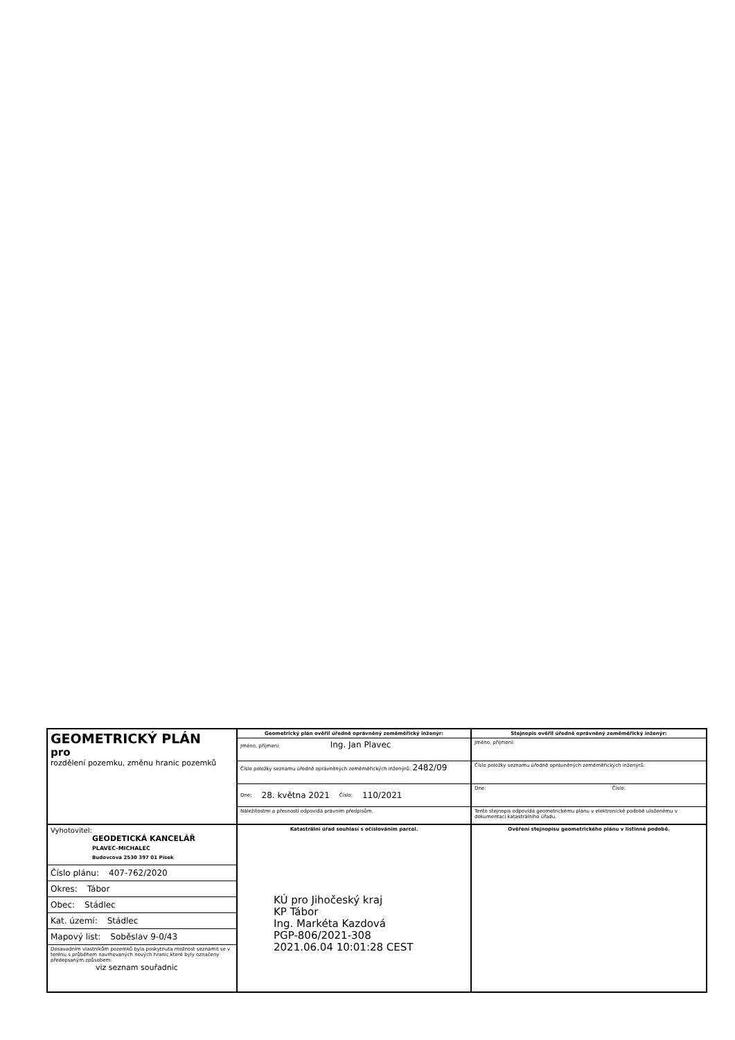GEOMETRICKÝ PLÁN
pro
rozdělení pozemku, změnu hranic pozemků
Vyhotovitel:
GEODETICKÁ KANCELÁŘ
PLAVEC-MICHALEC
Budovcova 2530 397 01 Písek
Číslo plánu: 407-762/2020
Okres: Tábor
Obec: Stádlec
Kat. území: Stádlec
Mapový list: Soběslav 9-0/43
Dosavadním vlastníkům pozemků byla poskytnuta možnost seznámit se v terénu s průběhem navrhovaných nových hranic které byly označeny předepsaným způsobem:
viz seznam souřadnic
Geometrický plán ověřil úředně oprávněný zeměměřický inženýr:
Jméno, příjmení: Ing. Jan Plavec
Číslo položky seznamu úředně oprávněných zeměměřických inženýrů: 2482/09
Dne: 28. května 2021 Číslo: 110/2021
Náležitostmi a přesností odpovídá právním předpisům.
Katastrální úřad souhlasí s očíslováním parcel.
KÚ pro Jihočeský kraj
KP Tábor
Ing. Markéta Kazdová
PGP-806/2021-308
2021.06.04 10:01:28 CEST
Stejnopis ověřil úředně oprávněný zeměměřický inženýr:
Jméno, příjmení:
Číslo položky seznamu úředně oprávněných zeměměřických inženýrů:
Dne: Číslo:
Tento stejnopis odpovídá geometrickému plánu v elektronické podobě uloženému v dokumentaci katastrálního úřadu.
Ověření stejnopisu geometrického plánu v listinné podobě.